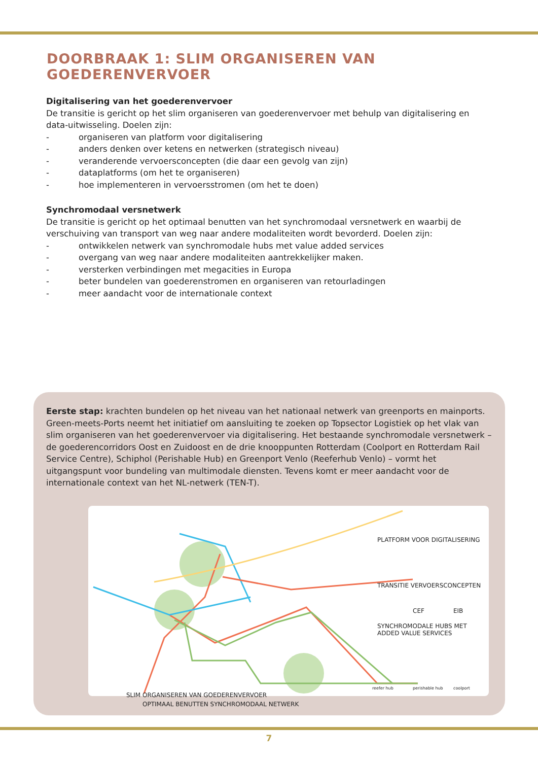DOORBRAAK 1: SLIM ORGANISEREN VAN GOEDERENVERVOER
Digitalisering van het goederenvervoer
De transitie is gericht op het slim organiseren van goederenvervoer met behulp van digitalisering en data-uitwisseling. Doelen zijn:
- organiseren van platform voor digitalisering
- anders denken over ketens en netwerken (strategisch niveau)
- veranderende vervoersconcepten (die daar een gevolg van zijn)
- dataplatforms (om het te organiseren)
- hoe implementeren in vervoersstromen (om het te doen)
Synchromodaal versnetwerk
De transitie is gericht op het optimaal benutten van het synchromodaal versnetwerk en waarbij de verschuiving van transport van weg naar andere modaliteiten wordt bevorderd. Doelen zijn:
- ontwikkelen netwerk van synchromodale hubs met value added services
- overgang van weg naar andere modaliteiten aantrekkelijker maken.
- versterken verbindingen met megacities in Europa
- beter bundelen van goederenstromen en organiseren van retourladingen
- meer aandacht voor de internationale context
Eerste stap: krachten bundelen op het niveau van het nationaal netwerk van greenports en mainports. Green-meets-Ports neemt het initiatief om aansluiting te zoeken op Topsector Logistiek op het vlak van slim organiseren van het goederenvervoer via digitalisering. Het bestaande synchromodale versnetwerk – de goederencorridors Oost en Zuidoost en de drie knooppunten Rotterdam (Coolport en Rotterdam Rail Service Centre), Schiphol (Perishable Hub) en Greenport Venlo (Reeferhub Venlo) – vormt het uitgangspunt voor bundeling van multimodale diensten. Tevens komt er meer aandacht voor de internationale context van het NL-netwerk (TEN-T).
PLATFORM VOOR DIGITALISERING
TRANSITIE VERVOERSCONCEPTEN
CEF EIB
SYNCHROMODALE HUBS MET
ADDED VALUE SERVICES
reefer hub perishable hub coolport
SLIM ORGANISEREN VAN GOEDERENVERVOER
OPTIMAAL BENUTTEN SYNCHROMODAAL NETWERK
7